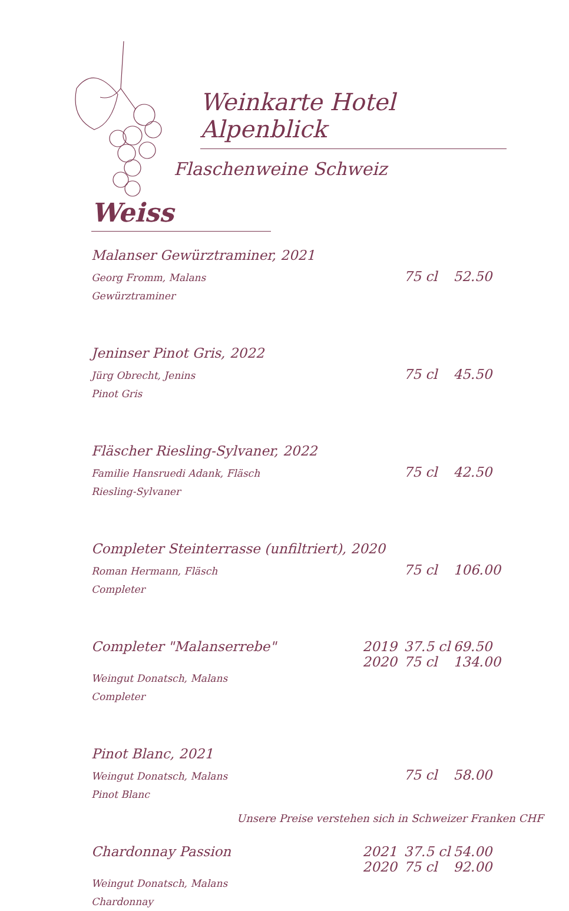Weinkarte Hotel Alpenblick
Flaschenweine Schweiz
Weiss
| Malanser Gewürztraminer, 2021 | | 75 cl | 52.50 |
| Georg Fromm, Malans Gewürztraminer | | | |
| Jeninser Pinot Gris, 2022 | | 75 cl | 45.50 |
| Jürg Obrecht, Jenins Pinot Gris | | | |
| Fläscher Riesling-Sylvaner, 2022 | | 75 cl | 42.50 |
| Familie Hansruedi Adank, Fläsch Riesling-Sylvaner | | | |
| Completer Steinterrasse (unfiltriert), 2020 | | 75 cl | 106.00 |
| Roman Hermann, Fläsch Completer | | | |
| Completer "Malanserrebe" | 2019 2020 | 37.5 cl 75 cl | 69.50 134.00 |
| Weingut Donatsch, Malans Completer | | | |
| Pinot Blanc, 2021 | | 75 cl | 58.00 |
| Weingut Donatsch, Malans Pinot Blanc | | | |
| Chardonnay Passion | 2021 2020 | 37.5 cl 75 cl | 54.00 92.00 |
| Weingut Donatsch, Malans Chardonnay | | | |
Unsere Preise verstehen sich in Schweizer Franken CHF